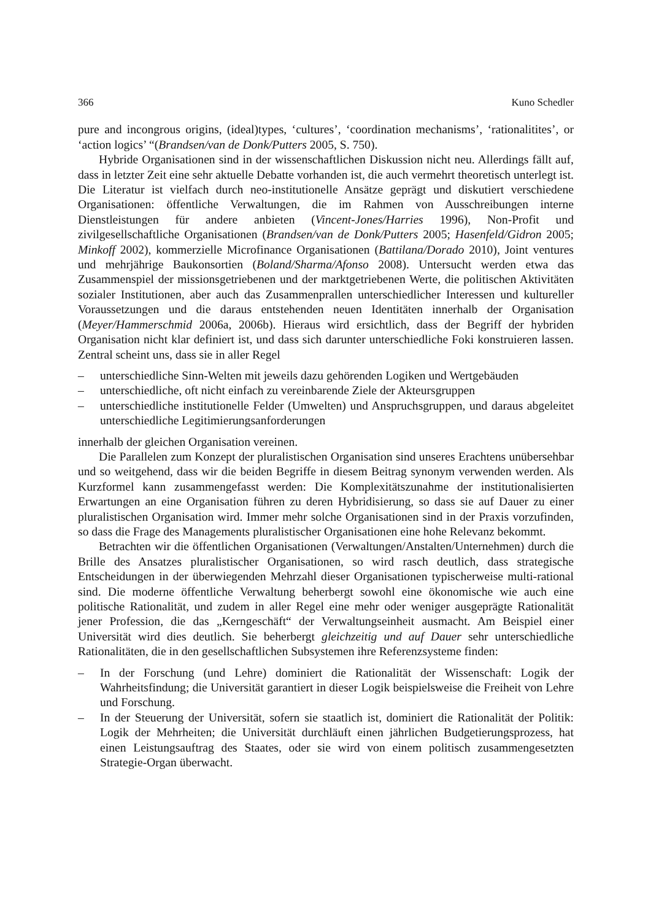366 Kuno Schedler
pure and incongrous origins, (ideal)types, ‘cultures’, ‘coordination mechanisms’, ‘rationalitites’, or ‘action logics’ “(Brandsen/van de Donk/Putters 2005, S. 750).
Hybride Organisationen sind in der wissenschaftlichen Diskussion nicht neu. Allerdings fällt auf, dass in letzter Zeit eine sehr aktuelle Debatte vorhanden ist, die auch vermehrt theoretisch unterlegt ist. Die Literatur ist vielfach durch neo-institutionelle Ansätze geprägt und diskutiert verschiedene Organisationen: öffentliche Verwaltungen, die im Rahmen von Ausschreibungen interne Dienstleistungen für andere anbieten (Vincent-Jones/Harries 1996), Non-Profit und zivilgesellschaftliche Organisationen (Brandsen/van de Donk/Putters 2005; Hasenfeld/Gidron 2005; Minkoff 2002), kommerzielle Microfinance Organisationen (Battilana/Dorado 2010), Joint ventures und mehrjährige Baukonsortien (Boland/Sharma/Afonso 2008). Untersucht werden etwa das Zusammenspiel der missionsgetriebenen und der marktgetriebenen Werte, die politischen Aktivitäten sozialer Institutionen, aber auch das Zusammenprallen unterschiedlicher Interessen und kultureller Voraussetzungen und die daraus entstehenden neuen Identitäten innerhalb der Organisation (Meyer/Hammerschmid 2006a, 2006b). Hieraus wird ersichtlich, dass der Begriff der hybriden Organisation nicht klar definiert ist, und dass sich darunter unterschiedliche Foki konstruieren lassen. Zentral scheint uns, dass sie in aller Regel
– unterschiedliche Sinn-Welten mit jeweils dazu gehörenden Logiken und Wertgebäuden
– unterschiedliche, oft nicht einfach zu vereinbarende Ziele der Akteursgruppen
– unterschiedliche institutionelle Felder (Umwelten) und Anspruchsgruppen, und daraus abgeleitet unterschiedliche Legitimierungsanforderungen
innerhalb der gleichen Organisation vereinen.
Die Parallelen zum Konzept der pluralistischen Organisation sind unseres Erachtens unübersehbar und so weitgehend, dass wir die beiden Begriffe in diesem Beitrag synonym verwenden werden. Als Kurzformel kann zusammengefasst werden: Die Komplexitätszunahme der institutionalisierten Erwartungen an eine Organisation führen zu deren Hybridisierung, so dass sie auf Dauer zu einer pluralistischen Organisation wird. Immer mehr solche Organisationen sind in der Praxis vorzufinden, so dass die Frage des Managements pluralistischer Organisationen eine hohe Relevanz bekommt.
Betrachten wir die öffentlichen Organisationen (Verwaltungen/Anstalten/Unternehmen) durch die Brille des Ansatzes pluralistischer Organisationen, so wird rasch deutlich, dass strategische Entscheidungen in der überwiegenden Mehrzahl dieser Organisationen typischerweise multi-rational sind. Die moderne öffentliche Verwaltung beherbergt sowohl eine ökonomische wie auch eine politische Rationalität, und zudem in aller Regel eine mehr oder weniger ausgeprägte Rationalität jener Profession, die das „Kerngeschäft“ der Verwaltungseinheit ausmacht. Am Beispiel einer Universität wird dies deutlich. Sie beherbergt gleichzeitig und auf Dauer sehr unterschiedliche Rationalitäten, die in den gesellschaftlichen Subsystemen ihre Referenzsysteme finden:
– In der Forschung (und Lehre) dominiert die Rationalität der Wissenschaft: Logik der Wahrheitsfindung; die Universität garantiert in dieser Logik beispielsweise die Freiheit von Lehre und Forschung.
– In der Steuerung der Universität, sofern sie staatlich ist, dominiert die Rationalität der Politik: Logik der Mehrheiten; die Universität durchläuft einen jährlichen Budgetierungsprozess, hat einen Leistungsauftrag des Staates, oder sie wird von einem politisch zusammengesetzten Strategie-Organ überwacht.